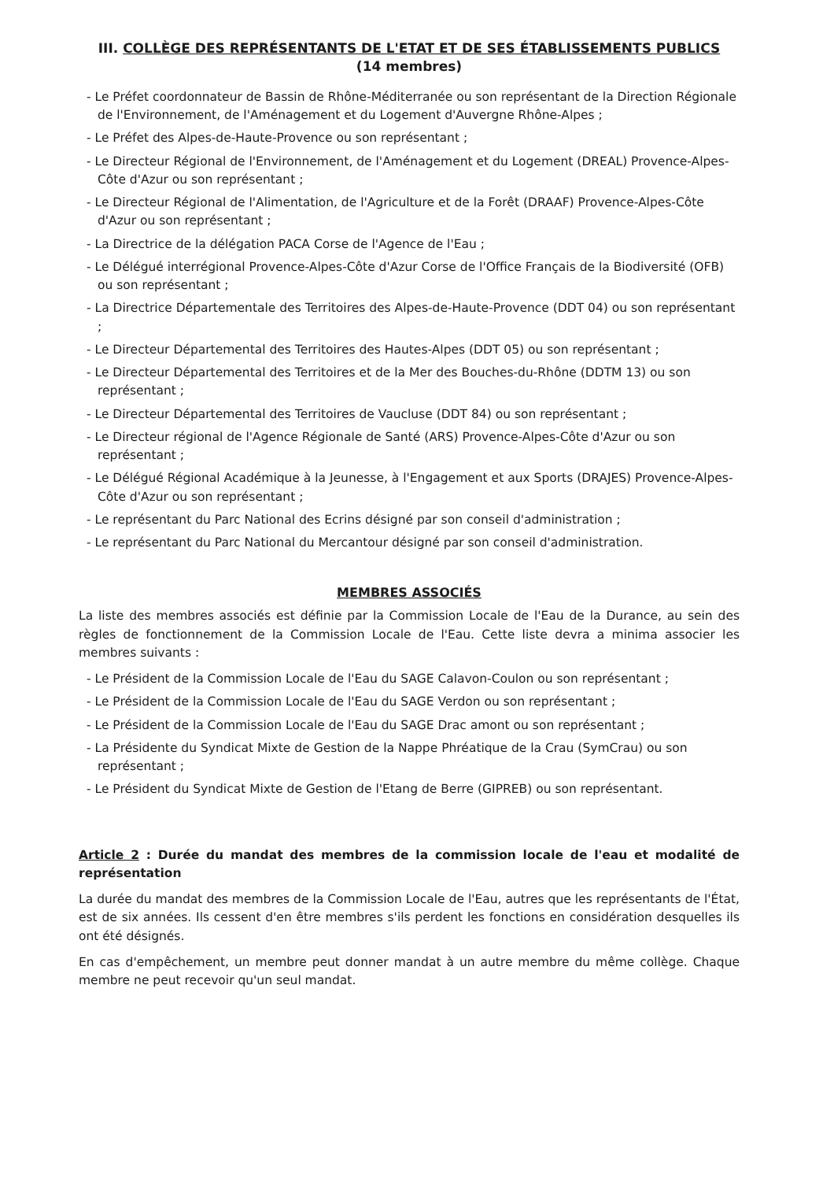III. COLLÈGE DES REPRÉSENTANTS DE L'ETAT ET DE SES ÉTABLISSEMENTS PUBLICS
(14 membres)
- Le Préfet coordonnateur de Bassin de Rhône-Méditerranée ou son représentant de la Direction Régionale de l'Environnement, de l'Aménagement et du Logement d'Auvergne Rhône-Alpes ;
- Le Préfet des Alpes-de-Haute-Provence ou son représentant ;
- Le Directeur Régional de l'Environnement, de l'Aménagement et du Logement (DREAL) Provence-Alpes-Côte d'Azur ou son représentant ;
- Le Directeur Régional de l'Alimentation, de l'Agriculture et de la Forêt (DRAAF) Provence-Alpes-Côte d'Azur ou son représentant ;
- La Directrice de la délégation PACA Corse de l'Agence de l'Eau ;
- Le Délégué interrégional Provence-Alpes-Côte d'Azur Corse de l'Office Français de la Biodiversité (OFB) ou son représentant ;
- La Directrice Départementale des Territoires des Alpes-de-Haute-Provence (DDT 04) ou son représentant ;
- Le Directeur Départemental des Territoires des Hautes-Alpes (DDT 05) ou son représentant ;
- Le Directeur Départemental des Territoires et de la Mer des Bouches-du-Rhône (DDTM 13) ou son représentant ;
- Le Directeur Départemental des Territoires de Vaucluse (DDT 84) ou son représentant ;
- Le Directeur régional de l'Agence Régionale de Santé (ARS) Provence-Alpes-Côte d'Azur ou son représentant ;
- Le Délégué Régional Académique à la Jeunesse, à l'Engagement et aux Sports (DRAJES) Provence-Alpes-Côte d'Azur ou son représentant ;
- Le représentant du Parc National des Ecrins désigné par son conseil d'administration ;
- Le représentant du Parc National du Mercantour désigné par son conseil d'administration.
MEMBRES ASSOCIÉS
La liste des membres associés est définie par la Commission Locale de l'Eau de la Durance, au sein des règles de fonctionnement de la Commission Locale de l'Eau. Cette liste devra a minima associer les membres suivants :
- Le Président de la Commission Locale de l'Eau du SAGE Calavon-Coulon ou son représentant ;
- Le Président de la Commission Locale de l'Eau du SAGE Verdon ou son représentant ;
- Le Président de la Commission Locale de l'Eau du SAGE Drac amont ou son représentant ;
- La Présidente du Syndicat Mixte de Gestion de la Nappe Phréatique de la Crau (SymCrau) ou son représentant ;
- Le Président du Syndicat Mixte de Gestion de l'Etang de Berre (GIPREB) ou son représentant.
Article 2 : Durée du mandat des membres de la commission locale de l'eau et modalité de représentation
La durée du mandat des membres de la Commission Locale de l'Eau, autres que les représentants de l'État, est de six années. Ils cessent d'en être membres s'ils perdent les fonctions en considération desquelles ils ont été désignés.
En cas d'empêchement, un membre peut donner mandat à un autre membre du même collège. Chaque membre ne peut recevoir qu'un seul mandat.